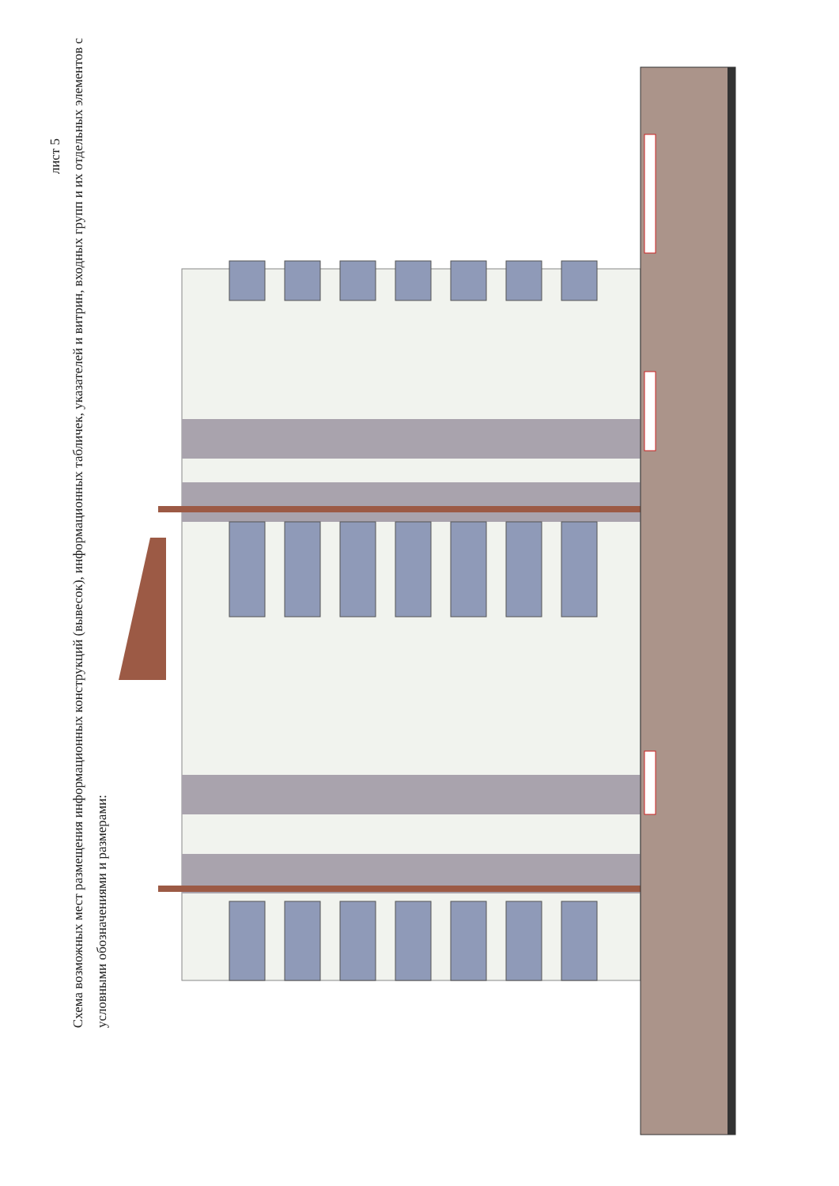лист 5
Схема возможных мест размещения информационных конструкций (вывесок), информационных табличек, указателей и витрин, входных групп и их отдельных элементов с условными обозначениями и размерами: